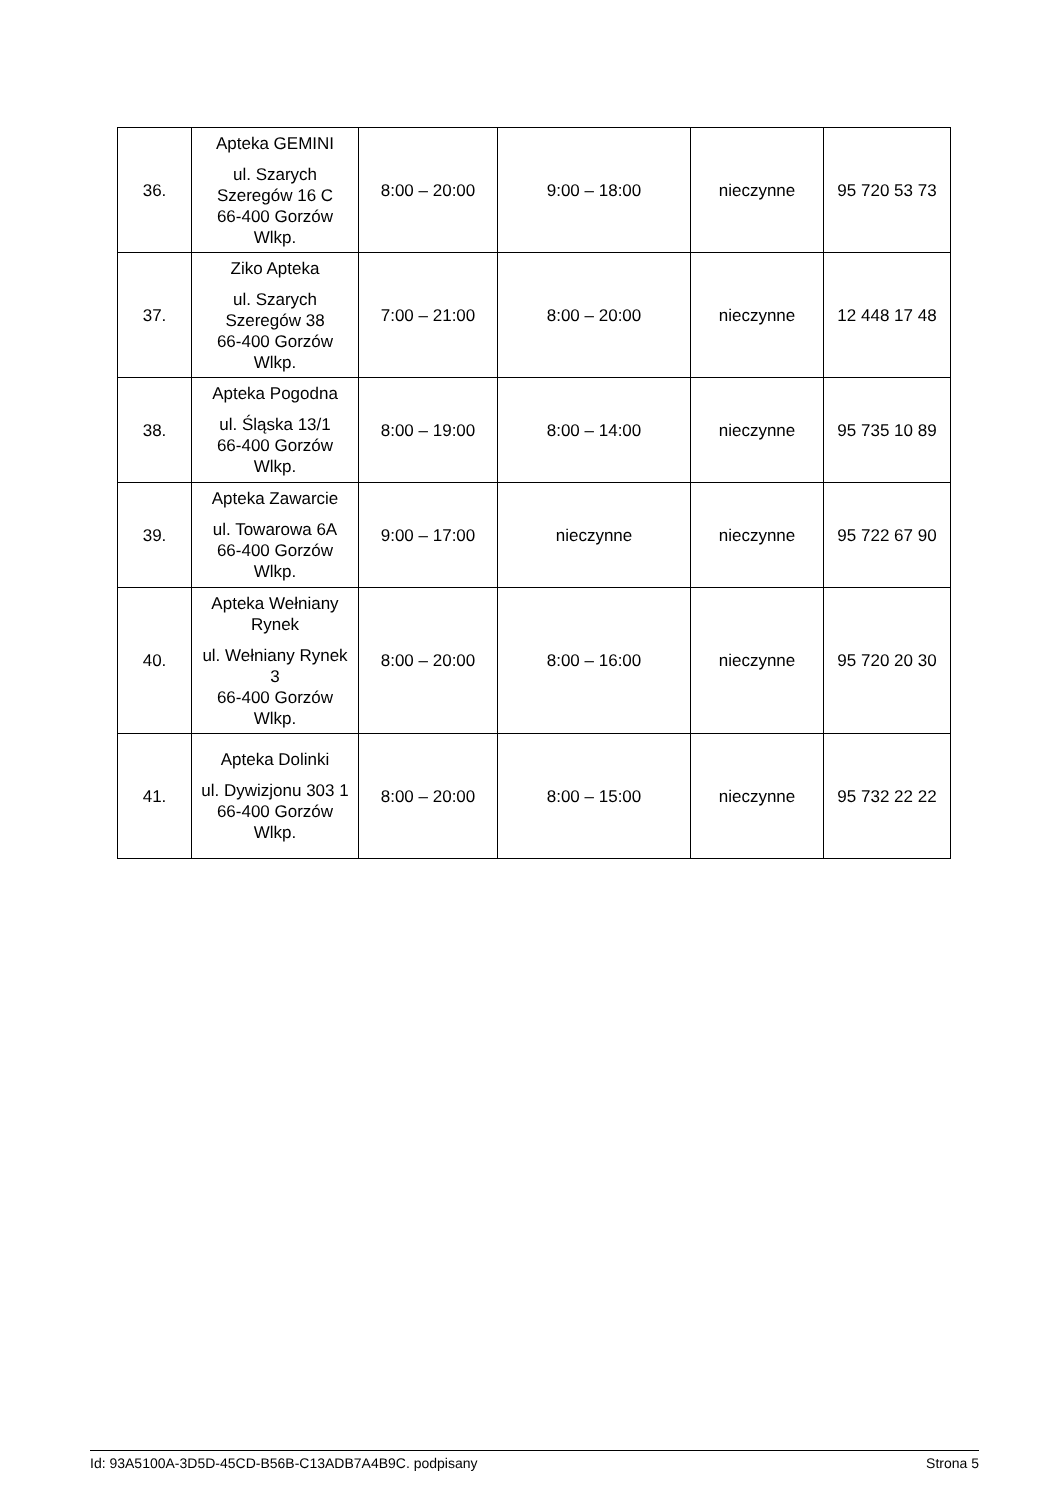| 36. | Apteka GEMINI ul. Szarych Szeregów 16 C 66-400 Gorzów Wlkp. | 8:00 – 20:00 | 9:00 – 18:00 | nieczynne | 95 720 53 73 |
| 37. | Ziko Apteka ul. Szarych Szeregów 38 66-400 Gorzów Wlkp. | 7:00 – 21:00 | 8:00 – 20:00 | nieczynne | 12 448 17 48 |
| 38. | Apteka Pogodna ul. Śląska 13/1 66-400 Gorzów Wlkp. | 8:00 – 19:00 | 8:00 – 14:00 | nieczynne | 95 735 10 89 |
| 39. | Apteka Zawarcie ul. Towarowa 6A 66-400 Gorzów Wlkp. | 9:00 – 17:00 | nieczynne | nieczynne | 95 722 67 90 |
| 40. | Apteka Wełniany Rynek ul. Wełniany Rynek 3 66-400 Gorzów Wlkp. | 8:00 – 20:00 | 8:00 – 16:00 | nieczynne | 95 720 20 30 |
| 41. | Apteka Dolinki ul. Dywizjonu 303 1 66-400 Gorzów Wlkp. | 8:00 – 20:00 | 8:00 – 15:00 | nieczynne | 95 732 22 22 |
Id: 93A5100A-3D5D-45CD-B56B-C13ADB7A4B9C. podpisany Strona 5